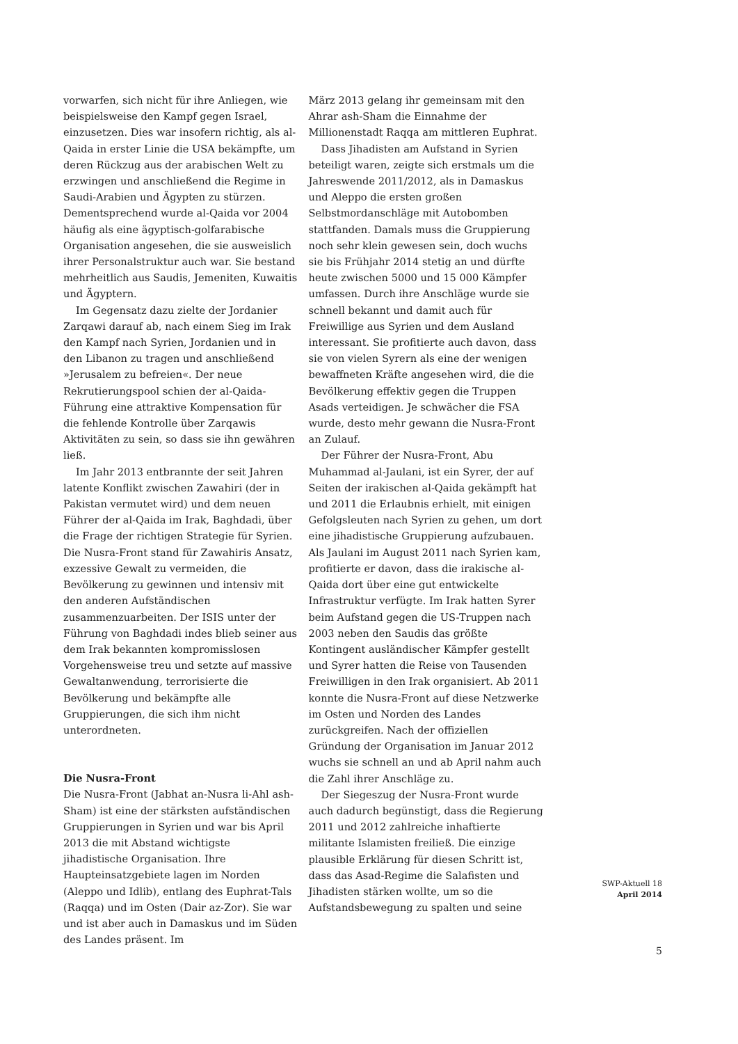vorwarfen, sich nicht für ihre Anliegen, wie beispielsweise den Kampf gegen Israel, einzusetzen. Dies war insofern richtig, als al-Qaida in erster Linie die USA bekämpfte, um deren Rückzug aus der arabischen Welt zu erzwingen und anschließend die Regime in Saudi-Arabien und Ägypten zu stürzen. Dementsprechend wurde al-Qaida vor 2004 häufig als eine ägyptisch-golfarabische Organisation angesehen, die sie ausweislich ihrer Personalstruktur auch war. Sie bestand mehrheitlich aus Saudis, Jemeniten, Kuwaitis und Ägyptern.
Im Gegensatz dazu zielte der Jordanier Zarqawi darauf ab, nach einem Sieg im Irak den Kampf nach Syrien, Jordanien und in den Libanon zu tragen und anschließend »Jerusalem zu befreien«. Der neue Rekrutierungspool schien der al-Qaida-Führung eine attraktive Kompensation für die fehlende Kontrolle über Zarqawis Aktivitäten zu sein, so dass sie ihn gewähren ließ.
Im Jahr 2013 entbrannte der seit Jahren latente Konflikt zwischen Zawahiri (der in Pakistan vermutet wird) und dem neuen Führer der al-Qaida im Irak, Baghdadi, über die Frage der richtigen Strategie für Syrien. Die Nusra-Front stand für Zawahiris Ansatz, exzessive Gewalt zu vermeiden, die Bevölkerung zu gewinnen und intensiv mit den anderen Aufständischen zusammenzuarbeiten. Der ISIS unter der Führung von Baghdadi indes blieb seiner aus dem Irak bekannten kompromisslosen Vorgehensweise treu und setzte auf massive Gewaltanwendung, terrorisierte die Bevölkerung und bekämpfte alle Gruppierungen, die sich ihm nicht unterordneten.
Die Nusra-Front
Die Nusra-Front (Jabhat an-Nusra li-Ahl ash-Sham) ist eine der stärksten aufständischen Gruppierungen in Syrien und war bis April 2013 die mit Abstand wichtigste jihadistische Organisation. Ihre Haupteinsatzgebiete lagen im Norden (Aleppo und Idlib), entlang des Euphrat-Tals (Raqqa) und im Osten (Dair az-Zor). Sie war und ist aber auch in Damaskus und im Süden des Landes präsent. Im
März 2013 gelang ihr gemeinsam mit den Ahrar ash-Sham die Einnahme der Millionenstadt Raqqa am mittleren Euphrat.
Dass Jihadisten am Aufstand in Syrien beteiligt waren, zeigte sich erstmals um die Jahreswende 2011/2012, als in Damaskus und Aleppo die ersten großen Selbstmordanschläge mit Autobomben stattfanden. Damals muss die Gruppierung noch sehr klein gewesen sein, doch wuchs sie bis Frühjahr 2014 stetig an und dürfte heute zwischen 5000 und 15 000 Kämpfer umfassen. Durch ihre Anschläge wurde sie schnell bekannt und damit auch für Freiwillige aus Syrien und dem Ausland interessant. Sie profitierte auch davon, dass sie von vielen Syrern als eine der wenigen bewaffneten Kräfte angesehen wird, die die Bevölkerung effektiv gegen die Truppen Asads verteidigen. Je schwächer die FSA wurde, desto mehr gewann die Nusra-Front an Zulauf.
Der Führer der Nusra-Front, Abu Muhammad al-Jaulani, ist ein Syrer, der auf Seiten der irakischen al-Qaida gekämpft hat und 2011 die Erlaubnis erhielt, mit einigen Gefolgsleuten nach Syrien zu gehen, um dort eine jihadistische Gruppierung aufzubauen. Als Jaulani im August 2011 nach Syrien kam, profitierte er davon, dass die irakische al-Qaida dort über eine gut entwickelte Infrastruktur verfügte. Im Irak hatten Syrer beim Aufstand gegen die US-Truppen nach 2003 neben den Saudis das größte Kontingent ausländischer Kämpfer gestellt und Syrer hatten die Reise von Tausenden Freiwilligen in den Irak organisiert. Ab 2011 konnte die Nusra-Front auf diese Netzwerke im Osten und Norden des Landes zurückgreifen. Nach der offiziellen Gründung der Organisation im Januar 2012 wuchs sie schnell an und ab April nahm auch die Zahl ihrer Anschläge zu.
Der Siegeszug der Nusra-Front wurde auch dadurch begünstigt, dass die Regierung 2011 und 2012 zahlreiche inhaftierte militante Islamisten freiließ. Die einzige plausible Erklärung für diesen Schritt ist, dass das Asad-Regime die Salafisten und Jihadisten stärken wollte, um so die Aufstandsbewegung zu spalten und seine
SWP-Aktuell 18
April 2014
5